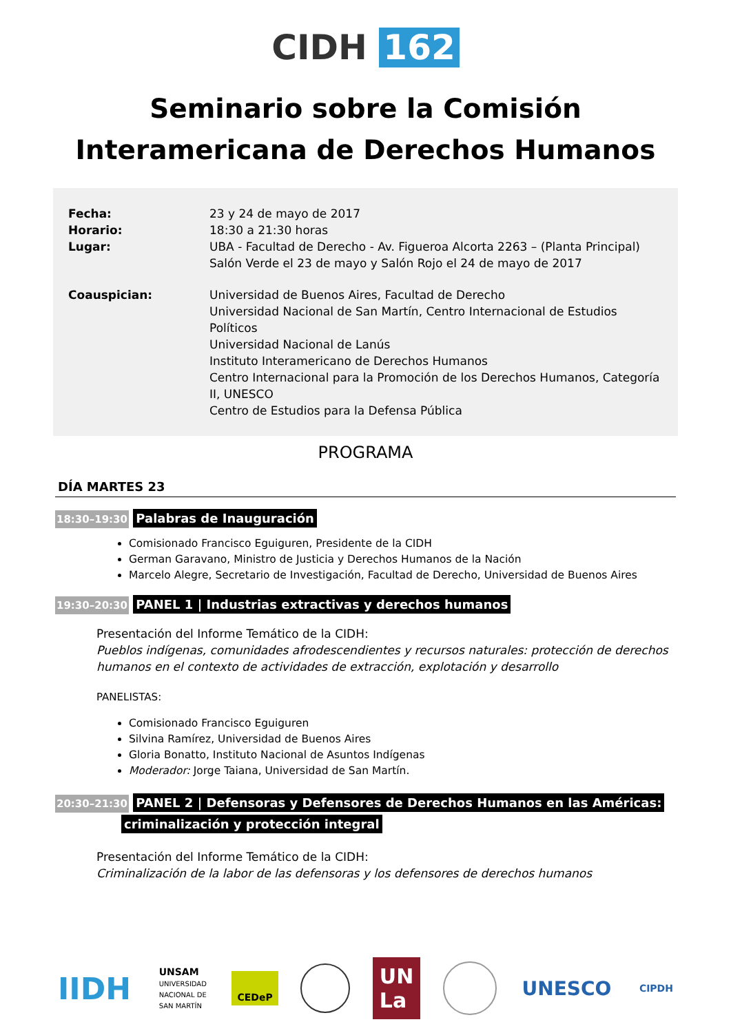CIDH 162
Seminario sobre la Comisión
Interamericana de Derechos Humanos
Fecha: 23 y 24 de mayo de 2017
Horario: 18:30 a 21:30 horas
Lugar: UBA - Facultad de Derecho - Av. Figueroa Alcorta 2263 – (Planta Principal)
Salón Verde el 23 de mayo y Salón Rojo el 24 de mayo de 2017
Coauspician: Universidad de Buenos Aires, Facultad de Derecho
Universidad Nacional de San Martín, Centro Internacional de Estudios Políticos
Universidad Nacional de Lanús
Instituto Interamericano de Derechos Humanos
Centro Internacional para la Promoción de los Derechos Humanos, Categoría II, UNESCO
Centro de Estudios para la Defensa Pública
PROGRAMA
DÍA MARTES 23
18:30–19:30 Palabras de Inauguración
Comisionado Francisco Eguiguren, Presidente de la CIDH
German Garavano, Ministro de Justicia y Derechos Humanos de la Nación
Marcelo Alegre, Secretario de Investigación, Facultad de Derecho, Universidad de Buenos Aires
19:30–20:30 PANEL 1 | Industrias extractivas y derechos humanos
Presentación del Informe Temático de la CIDH:
Pueblos indígenas, comunidades afrodescendientes y recursos naturales: protección de derechos humanos en el contexto de actividades de extracción, explotación y desarrollo
PANELISTAS:
Comisionado Francisco Eguiguren
Silvina Ramírez, Universidad de Buenos Aires
Gloria Bonatto, Instituto Nacional de Asuntos Indígenas
Moderador: Jorge Taiana, Universidad de San Martín.
20:30–21:30 PANEL 2 | Defensoras y Defensores de Derechos Humanos en las Américas:
criminalización y protección integral
Presentación del Informe Temático de la CIDH:
Criminalización de la labor de las defensoras y los defensores de derechos humanos
IIDH
UNSAM
UNIVERSIDAD
NACIONAL DE
SAN MARTÍN
CEDeP
UN
La
UNESCO
CIPDH